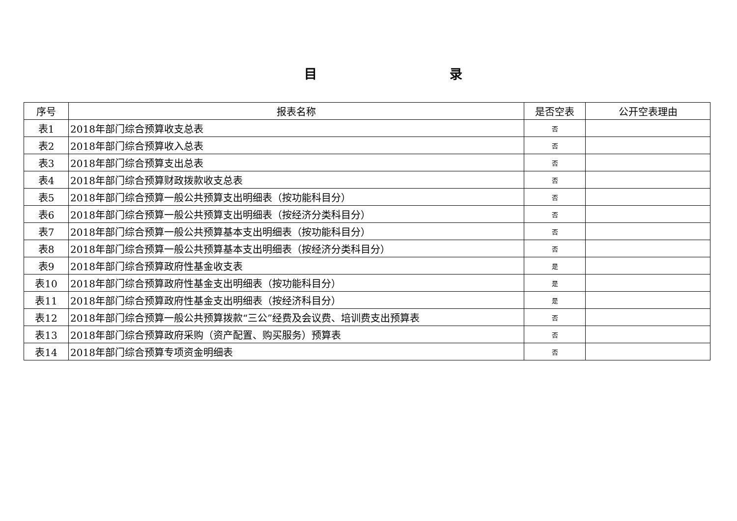目 录
| 序号 | 报表名称 | 是否空表 | 公开空表理由 |
| --- | --- | --- | --- |
| 表1 | 2018年部门综合预算收支总表 | 否 | |
| 表2 | 2018年部门综合预算收入总表 | 否 | |
| 表3 | 2018年部门综合预算支出总表 | 否 | |
| 表4 | 2018年部门综合预算财政拨款收支总表 | 否 | |
| 表5 | 2018年部门综合预算一般公共预算支出明细表（按功能科目分） | 否 | |
| 表6 | 2018年部门综合预算一般公共预算支出明细表（按经济分类科目分） | 否 | |
| 表7 | 2018年部门综合预算一般公共预算基本支出明细表（按功能科目分） | 否 | |
| 表8 | 2018年部门综合预算一般公共预算基本支出明细表（按经济分类科目分） | 否 | |
| 表9 | 2018年部门综合预算政府性基金收支表 | 是 | |
| 表10 | 2018年部门综合预算政府性基金支出明细表（按功能科目分） | 是 | |
| 表11 | 2018年部门综合预算政府性基金支出明细表（按经济科目分） | 是 | |
| 表12 | 2018年部门综合预算一般公共预算拨款“三公”经费及会议费、培训费支出预算表 | 否 | |
| 表13 | 2018年部门综合预算政府采购（资产配置、购买服务）预算表 | 否 | |
| 表14 | 2018年部门综合预算专项资金明细表 | 否 | |